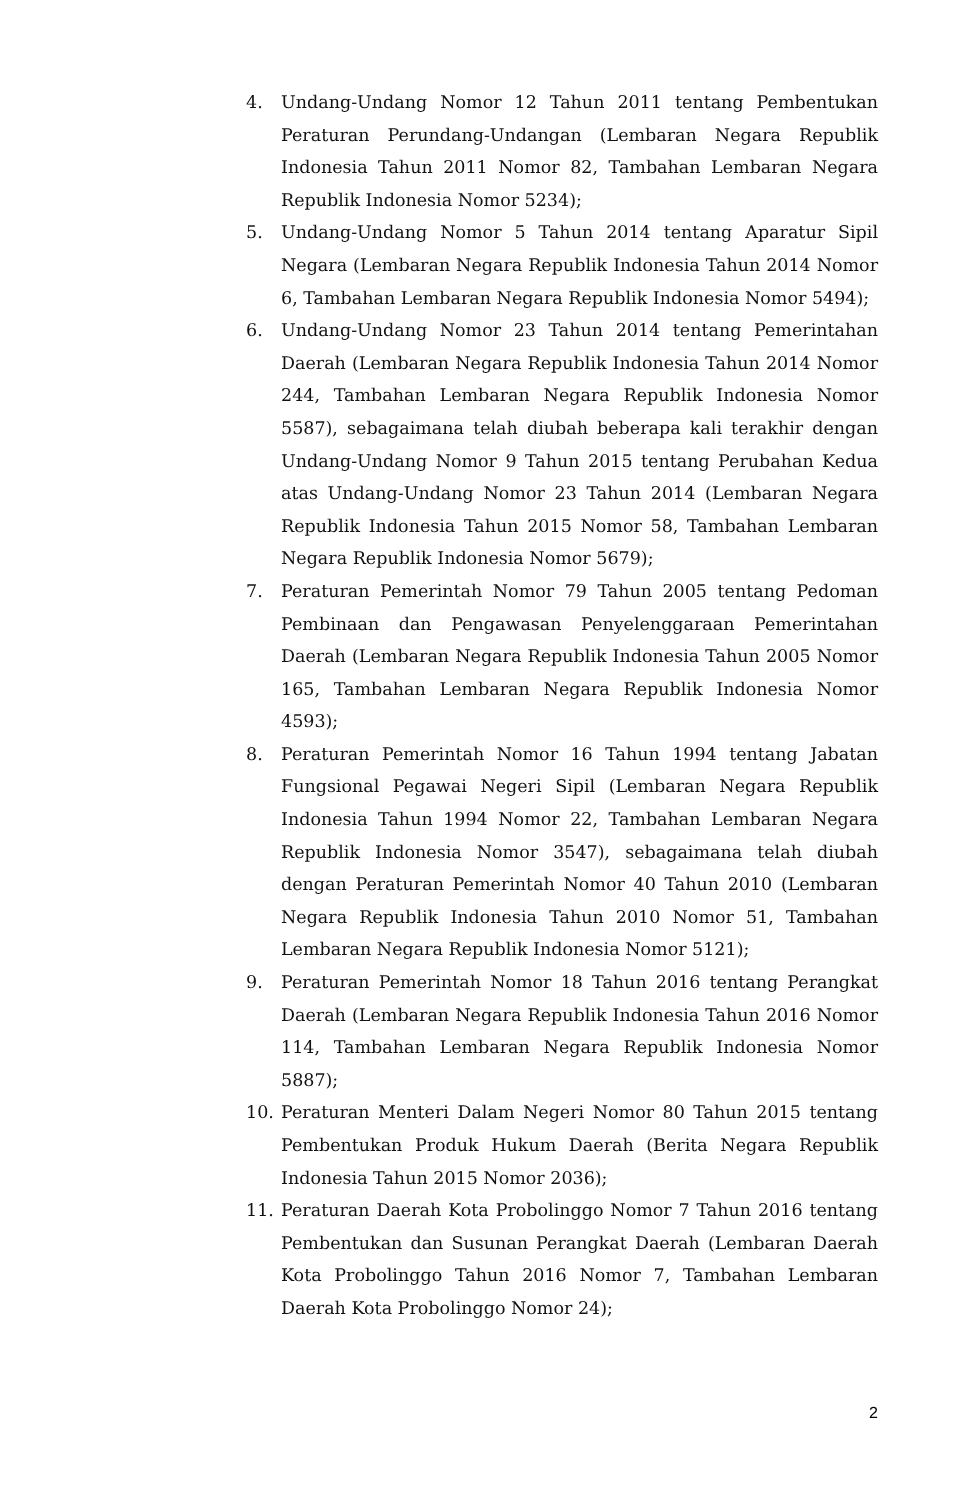4. Undang-Undang Nomor 12 Tahun 2011 tentang Pembentukan Peraturan Perundang-Undangan (Lembaran Negara Republik Indonesia Tahun 2011 Nomor 82, Tambahan Lembaran Negara Republik Indonesia Nomor 5234);
5. Undang-Undang Nomor 5 Tahun 2014 tentang Aparatur Sipil Negara (Lembaran Negara Republik Indonesia Tahun 2014 Nomor 6, Tambahan Lembaran Negara Republik Indonesia Nomor 5494);
6. Undang-Undang Nomor 23 Tahun 2014 tentang Pemerintahan Daerah (Lembaran Negara Republik Indonesia Tahun 2014 Nomor 244, Tambahan Lembaran Negara Republik Indonesia Nomor 5587), sebagaimana telah diubah beberapa kali terakhir dengan Undang-Undang Nomor 9 Tahun 2015 tentang Perubahan Kedua atas Undang-Undang Nomor 23 Tahun 2014 (Lembaran Negara Republik Indonesia Tahun 2015 Nomor 58, Tambahan Lembaran Negara Republik Indonesia Nomor 5679);
7. Peraturan Pemerintah Nomor 79 Tahun 2005 tentang Pedoman Pembinaan dan Pengawasan Penyelenggaraan Pemerintahan Daerah (Lembaran Negara Republik Indonesia Tahun 2005 Nomor 165, Tambahan Lembaran Negara Republik Indonesia Nomor 4593);
8. Peraturan Pemerintah Nomor 16 Tahun 1994 tentang Jabatan Fungsional Pegawai Negeri Sipil (Lembaran Negara Republik Indonesia Tahun 1994 Nomor 22, Tambahan Lembaran Negara Republik Indonesia Nomor 3547), sebagaimana telah diubah dengan Peraturan Pemerintah Nomor 40 Tahun 2010 (Lembaran Negara Republik Indonesia Tahun 2010 Nomor 51, Tambahan Lembaran Negara Republik Indonesia Nomor 5121);
9. Peraturan Pemerintah Nomor 18 Tahun 2016 tentang Perangkat Daerah (Lembaran Negara Republik Indonesia Tahun 2016 Nomor 114, Tambahan Lembaran Negara Republik Indonesia Nomor 5887);
10. Peraturan Menteri Dalam Negeri Nomor 80 Tahun 2015 tentang Pembentukan Produk Hukum Daerah (Berita Negara Republik Indonesia Tahun 2015 Nomor 2036);
11. Peraturan Daerah Kota Probolinggo Nomor 7 Tahun 2016 tentang Pembentukan dan Susunan Perangkat Daerah (Lembaran Daerah Kota Probolinggo Tahun 2016 Nomor 7, Tambahan Lembaran Daerah Kota Probolinggo Nomor 24);
2